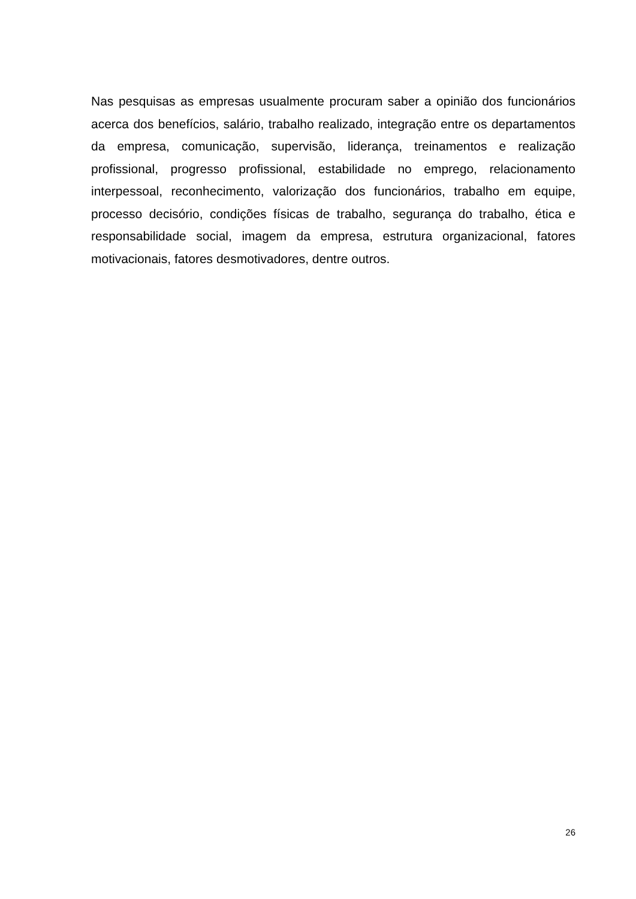Nas pesquisas as empresas usualmente procuram saber a opinião dos funcionários acerca dos benefícios, salário, trabalho realizado, integração entre os departamentos da empresa, comunicação, supervisão, liderança, treinamentos e realização profissional, progresso profissional, estabilidade no emprego, relacionamento interpessoal, reconhecimento, valorização dos funcionários, trabalho em equipe, processo decisório, condições físicas de trabalho, segurança do trabalho, ética e responsabilidade social, imagem da empresa, estrutura organizacional, fatores motivacionais, fatores desmotivadores, dentre outros.
26